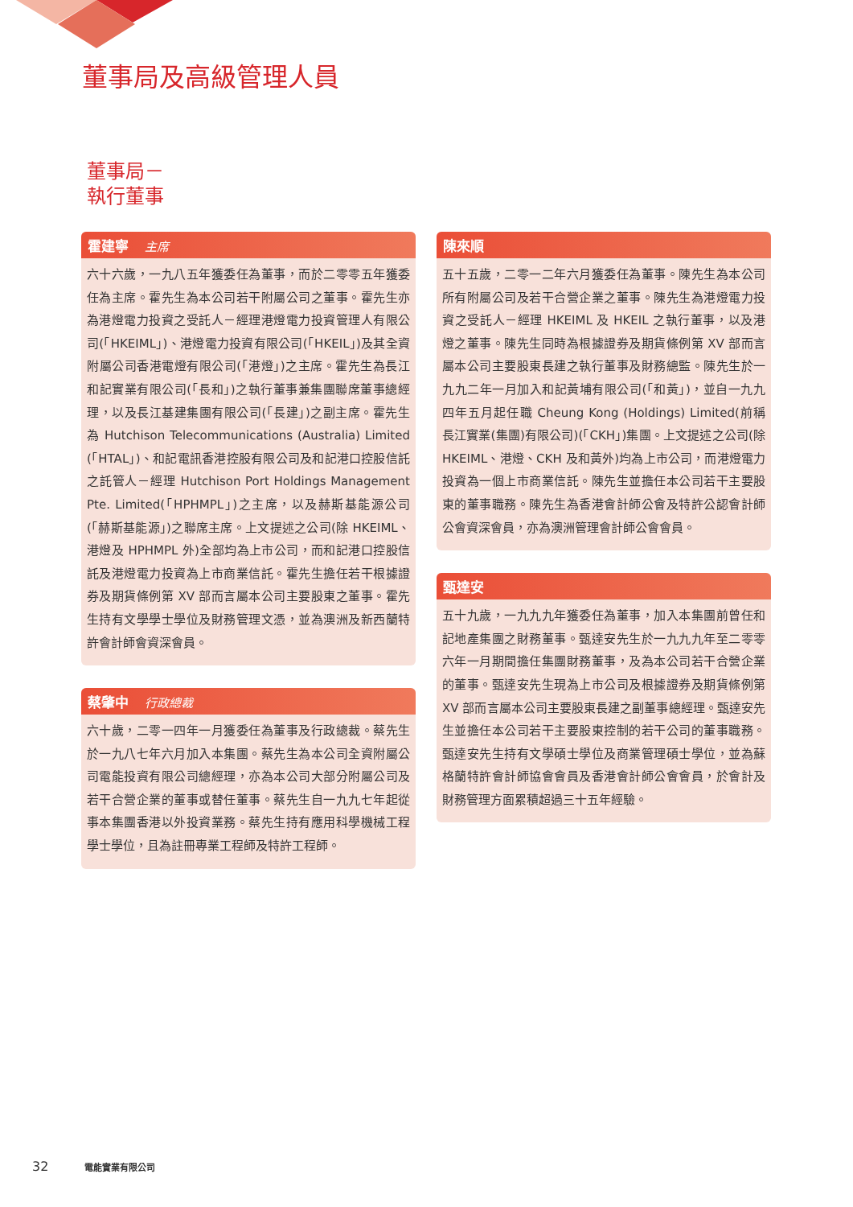董事局及高級管理人員
董事局－
執行董事
霍建寧 主席
六十六歲，一九八五年獲委任為董事，而於二零零五年獲委任為主席。霍先生為本公司若干附屬公司之董事。霍先生亦為港燈電力投資之受託人－經理港燈電力投資管理人有限公司(「HKEIML」)、港燈電力投資有限公司(「HKEIL」)及其全資附屬公司香港電燈有限公司(「港燈」)之主席。霍先生為長江和記實業有限公司(「長和」)之執行董事兼集團聯席董事總經理，以及長江基建集團有限公司(「長建」)之副主席。霍先生為 Hutchison Telecommunications (Australia) Limited (「HTAL」)、和記電訊香港控股有限公司及和記港口控股信託之託管人－經理 Hutchison Port Holdings Management Pte. Limited(「HPHMPL」)之主席，以及赫斯基能源公司(「赫斯基能源」)之聯席主席。上文提述之公司(除 HKEIML、港燈及 HPHMPL 外)全部均為上市公司，而和記港口控股信託及港燈電力投資為上市商業信託。霍先生擔任若干根據證券及期貨條例第 XV 部而言屬本公司主要股東之董事。霍先生持有文學學士學位及財務管理文憑，並為澳洲及新西蘭特許會計師會資深會員。
蔡肇中 行政總裁
六十歲，二零一四年一月獲委任為董事及行政總裁。蔡先生於一九八七年六月加入本集團。蔡先生為本公司全資附屬公司電能投資有限公司總經理，亦為本公司大部分附屬公司及若干合營企業的董事或替任董事。蔡先生自一九九七年起從事本集團香港以外投資業務。蔡先生持有應用科學機械工程學士學位，且為註冊專業工程師及特許工程師。
陳來順
五十五歲，二零一二年六月獲委任為董事。陳先生為本公司所有附屬公司及若干合營企業之董事。陳先生為港燈電力投資之受託人－經理 HKEIML 及 HKEIL 之執行董事，以及港燈之董事。陳先生同時為根據證券及期貨條例第 XV 部而言屬本公司主要股東長建之執行董事及財務總監。陳先生於一九九二年一月加入和記黃埔有限公司(「和黃」)，並自一九九四年五月起任職 Cheung Kong (Holdings) Limited(前稱長江實業(集團)有限公司)(「CKH」)集團。上文提述之公司(除 HKEIML、港燈、CKH 及和黃外)均為上市公司，而港燈電力投資為一個上市商業信託。陳先生並擔任本公司若干主要股東的董事職務。陳先生為香港會計師公會及特許公認會計師公會資深會員，亦為澳洲管理會計師公會會員。
甄達安
五十九歲，一九九九年獲委任為董事，加入本集團前曾任和記地產集團之財務董事。甄達安先生於一九九九年至二零零六年一月期間擔任集團財務董事，及為本公司若干合營企業的董事。甄達安先生現為上市公司及根據證券及期貨條例第 XV 部而言屬本公司主要股東長建之副董事總經理。甄達安先生並擔任本公司若干主要股東控制的若干公司的董事職務。甄達安先生持有文學碩士學位及商業管理碩士學位，並為蘇格蘭特許會計師協會會員及香港會計師公會會員，於會計及財務管理方面累積超過三十五年經驗。
32 電能實業有限公司